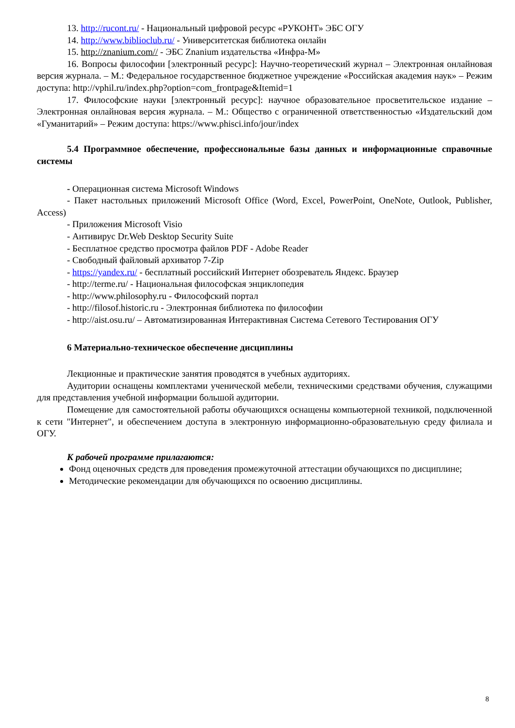13. http://rucont.ru/ - Национальный цифровой ресурс «РУКОНТ» ЭБС ОГУ
14. http://www.biblioclub.ru/ - Университетская библиотека онлайн
15. http://znanium.com// - ЭБС Znanium издательства «Инфра-М»
16. Вопросы философии [электронный ресурс]: Научно-теоретический журнал – Электронная онлайновая версия журнала. – М.: Федеральное государственное бюджетное учреждение «Российская академия наук» – Режим доступа: http://vphil.ru/index.php?option=com_frontpage&Itemid=1
17. Философские науки [электронный ресурс]: научное образовательное просветительское издание – Электронная онлайновая версия журнала. – М.: Общество с ограниченной ответственностью «Издательский дом «Гуманитарий» – Режим доступа: https://www.phisci.info/jour/index
5.4 Программное обеспечение, профессиональные базы данных и информационные справочные системы
- Операционная система Microsoft Windows
- Пакет настольных приложений Microsoft Office (Word, Excel, PowerPoint, OneNote, Outlook, Publisher, Access)
- Приложения Microsoft Visio
- Антивирус Dr.Web Desktop Security Suite
- Бесплатное средство просмотра файлов PDF - Adobe Reader
- Свободный файловый архиватор 7-Zip
- https://yandex.ru/ - бесплатный российский Интернет обозреватель Яндекс. Браузер
- http://terme.ru/ - Национальная философская энциклопедия
- http://www.philosophy.ru - Философский портал
- http://filosof.historic.ru - Электронная библиотека по философии
- http://aist.osu.ru/ – Автоматизированная Интерактивная Система Сетевого Тестирования ОГУ
6 Материально-техническое обеспечение дисциплины
Лекционные и практические занятия проводятся в учебных аудиториях.
Аудитории оснащены комплектами ученической мебели, техническими средствами обучения, служащими для представления учебной информации большой аудитории.
Помещение для самостоятельной работы обучающихся оснащены компьютерной техникой, подключенной к сети "Интернет", и обеспечением доступа в электронную информационно-образовательную среду филиала и ОГУ.
К рабочей программе прилагаются:
Фонд оценочных средств для проведения промежуточной аттестации обучающихся по дисциплине;
Методические рекомендации для обучающихся по освоению дисциплины.
8